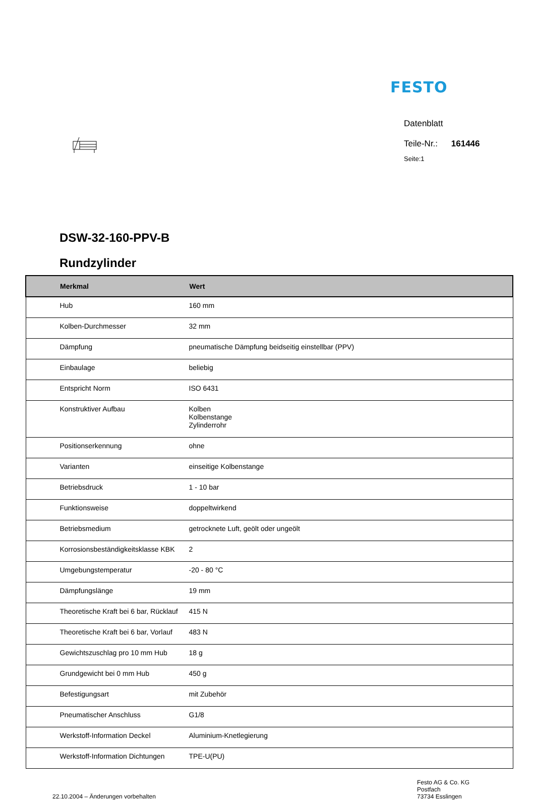FESTO
Datenblatt
Teile-Nr.: 161446
Seite:1
DSW-32-160-PPV-B
Rundzylinder
| Merkmal | Wert |
| --- | --- |
| Hub | 160 mm |
| Kolben-Durchmesser | 32 mm |
| Dämpfung | pneumatische Dämpfung beidseitig einstellbar (PPV) |
| Einbaulage | beliebig |
| Entspricht Norm | ISO 6431 |
| Konstruktiver Aufbau | Kolben Kolbenstange Zylinderrohr |
| Positionserkennung | ohne |
| Varianten | einseitige Kolbenstange |
| Betriebsdruck | 1 - 10 bar |
| Funktionsweise | doppeltwirkend |
| Betriebsmedium | getrocknete Luft, geölt oder ungeölt |
| Korrosionsbeständigkeitsklasse KBK | 2 |
| Umgebungstemperatur | -20 - 80 °C |
| Dämpfungslänge | 19 mm |
| Theoretische Kraft bei 6 bar, Rücklauf | 415 N |
| Theoretische Kraft bei 6 bar, Vorlauf | 483 N |
| Gewichtszuschlag pro 10 mm Hub | 18 g |
| Grundgewicht bei 0 mm Hub | 450 g |
| Befestigungsart | mit Zubehör |
| Pneumatischer Anschluss | G1/8 |
| Werkstoff-Information Deckel | Aluminium-Knetlegierung |
| Werkstoff-Information Dichtungen | TPE-U(PU) |
22.10.2004 – Änderungen vorbehalten
Festo AG & Co. KG
Postfach
73734 Esslingen